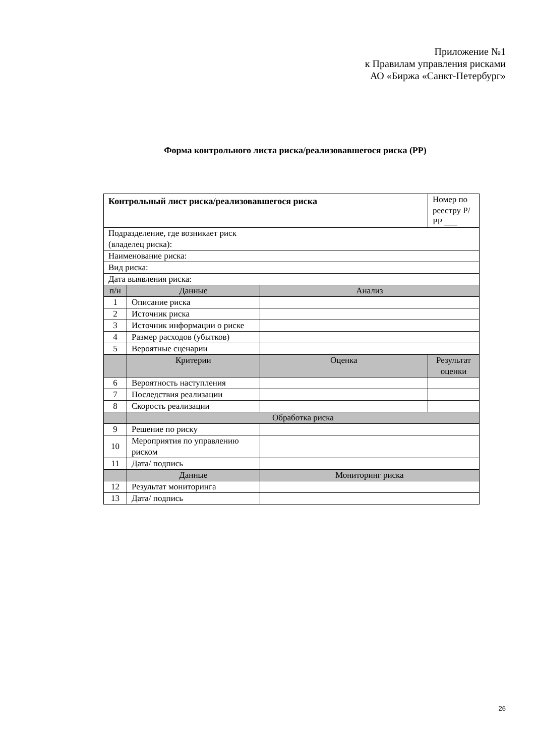Приложение №1
к Правилам управления рисками
АО «Биржа «Санкт-Петербург»
Форма контрольного листа риска/реализовавшегося риска (РР)
| Контрольный лист риска/реализовавшегося риска | | | Номер по реестру Р/РР ___ |
| Подразделение, где возникает риск (владелец риска): | | | |
| Наименование риска: | | | |
| Вид риска: | | | |
| Дата выявления риска: | | | |
| п/н | Данные | Анализ | |
| 1 | Описание риска | | |
| 2 | Источник риска | | |
| 3 | Источник информации о риске | | |
| 4 | Размер расходов (убытков) | | |
| 5 | Вероятные сценарии | | |
| | Критерии | Оценка | Результат оценки |
| 6 | Вероятность наступления | | |
| 7 | Последствия реализации | | |
| 8 | Скорость реализации | | |
| | Обработка риска | | |
| 9 | Решение по риску | | |
| 10 | Мероприятия по управлению риском | | |
| 11 | Дата/ подпись | | |
| | Данные | Мониторинг риска | |
| 12 | Результат мониторинга | | |
| 13 | Дата/ подпись | | |
26